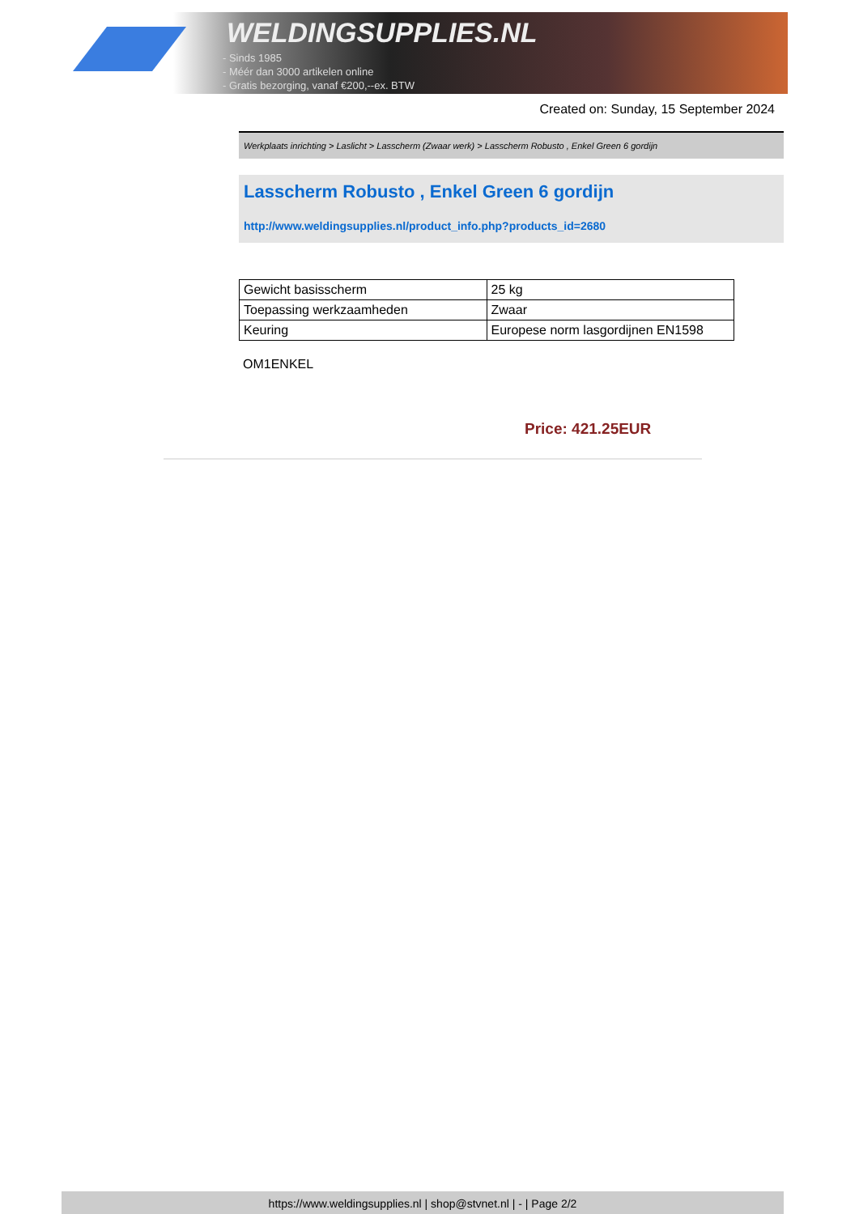WELDINGSUPPLIES.NL
- Sinds 1985
- Méér dan 3000 artikelen online
- Gratis bezorging, vanaf €200,--ex. BTW
Created on: Sunday, 15 September 2024
Werkplaats inrichting > Laslicht > Lasscherm (Zwaar werk) > Lasscherm Robusto , Enkel Green 6 gordijn
Lasscherm Robusto , Enkel Green 6 gordijn
http://www.weldingsupplies.nl/product_info.php?products_id=2680
| Gewicht basisscherm | 25 kg |
| Toepassing werkzaamheden | Zwaar |
| Keuring | Europese norm lasgordijnen EN1598 |
OM1ENKEL
Price: 421.25EUR
https://www.weldingsupplies.nl | shop@stvnet.nl | - | Page 2/2